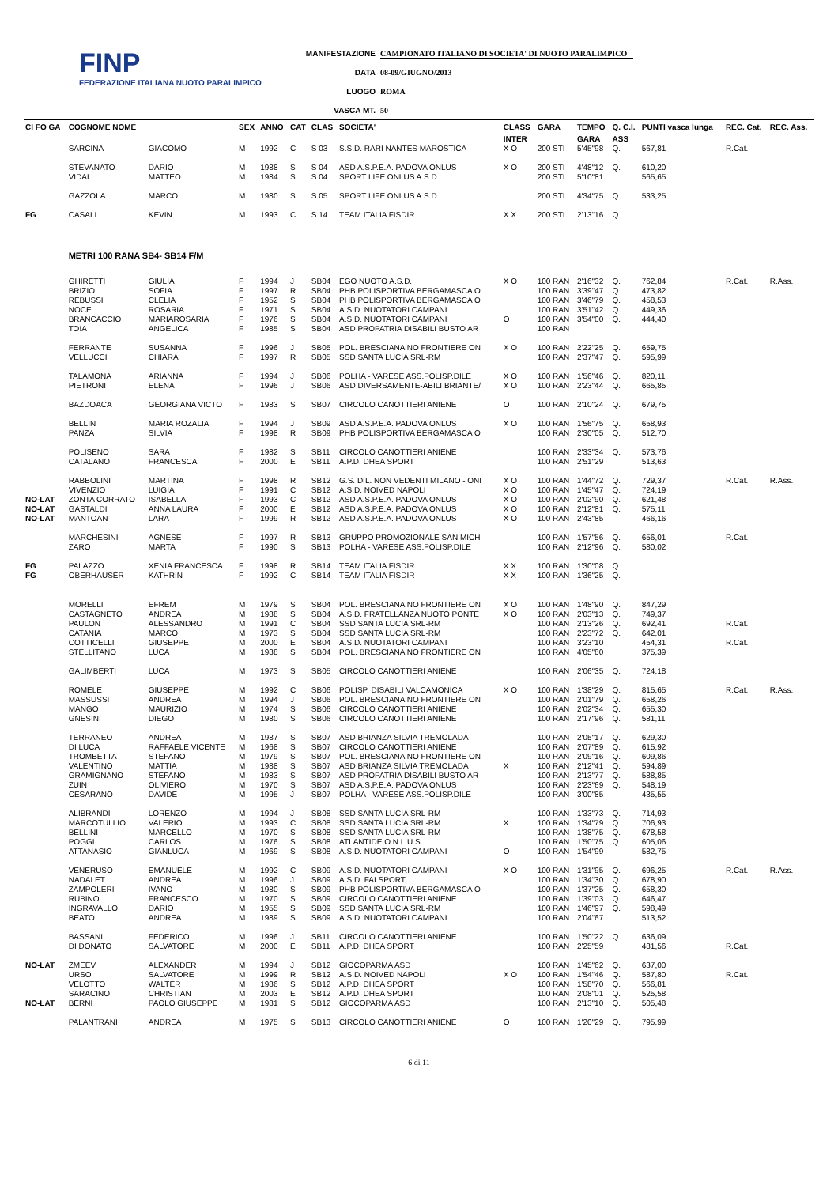FINP
FEDERAZIONE ITALIANA NUOTO PARALIMPICO
MANIFESTAZIONE CAMPIONATO ITALIANO DI SOCIETA' DI NUOTO PARALIMPICO
DATA 08-09/GIUGNO/2013
LUOGO ROMA
VASCA MT. 50
| CI FO GA | COGNOME NOME | | SEX | ANNO | CAT | CLAS | SOCIETA' | CLASS | GARA | TEMPO | Q. C.I. | PUNTI vasca lunga | REC. Cat. | REC. Ass. |
| --- | --- | --- | --- | --- | --- | --- | --- | --- | --- | --- | --- | --- | --- | --- |
| | | | | | | | | INTER | | GARA | ASS | | | |
| | SARCINA | GIACOMO | M | 1992 | C | S 03 | S.S.D. RARI NANTES MAROSTICA | X O | 200 STI | 5'45"98 | Q. | 567,81 | R.Cat. | |
| | STEVANATO | DARIO | M | 1988 | S | S 04 | ASD A.S.P.E.A. PADOVA ONLUS | X O | 200 STI | 4'48"12 | Q. | 610,20 | | |
| | VIDAL | MATTEO | M | 1984 | S | S 04 | SPORT LIFE ONLUS A.S.D. | | 200 STI | 5'10"81 | | 565,65 | | |
| | GAZZOLA | MARCO | M | 1980 | S | S 05 | SPORT LIFE ONLUS A.S.D. | | 200 STI | 4'34"75 | Q. | 533,25 | | |
| FG | CASALI | KEVIN | M | 1993 | C | S 14 | TEAM ITALIA FISDIR | X X | 200 STI | 2'13"16 | Q. | | | |
| | METRI 100 RANA SB4- SB14 F/M | | | | | | | | | | | | | |
| | GHIRETTI | GIULIA | F | 1994 | J | SB04 | EGO NUOTO A.S.D. | X O | 100 RAN | 2'16"32 | Q. | 762,84 | R.Cat. | R.Ass. |
| | BRIZIO | SOFIA | F | 1997 | R | SB04 | PHB POLISPORTIVA BERGAMASCA O | | 100 RAN | 3'39"47 | Q. | 473,82 | | |
| | REBUSSI | CLELIA | F | 1952 | S | SB04 | PHB POLISPORTIVA BERGAMASCA O | | 100 RAN | 3'46"79 | Q. | 458,53 | | |
| | NOCE | ROSARIA | F | 1971 | S | SB04 | A.S.D. NUOTATORI CAMPANI | | 100 RAN | 3'51"42 | Q. | 449,36 | | |
| | BRANCACCIO | MARIAROSARIA | F | 1976 | S | SB04 | A.S.D. NUOTATORI CAMPANI | O | 100 RAN | 3'54"00 | Q. | 444,40 | | |
| | TOIA | ANGELICA | F | 1985 | S | SB04 | ASD PROPATRIA DISABILI BUSTO AR | | 100 RAN | | | | | |
| | FERRANTE | SUSANNA | F | 1996 | J | SB05 | POL. BRESCIANA NO FRONTIERE ON | X O | 100 RAN | 2'22"25 | Q. | 659,75 | | |
| | VELLUCCI | CHIARA | F | 1997 | R | SB05 | SSD SANTA LUCIA SRL-RM | | 100 RAN | 2'37"47 | Q. | 595,99 | | |
| | TALAMONA | ARIANNA | F | 1994 | J | SB06 | POLHA - VARESE ASS.POLISP.DILE | X O | 100 RAN | 1'56"46 | Q. | 820,11 | | |
| | PIETRONI | ELENA | F | 1996 | J | SB06 | ASD DIVERSAMENTE-ABILI BRIANTE/ | X O | 100 RAN | 2'23"44 | Q. | 665,85 | | |
| | BAZDOACA | GEORGIANA VICTO | F | 1983 | S | SB07 | CIRCOLO CANOTTIERI ANIENE | O | 100 RAN | 2'10"24 | Q. | 679,75 | | |
| | BELLIN | MARIA ROZALIA | F | 1994 | J | SB09 | ASD A.S.P.E.A. PADOVA ONLUS | X O | 100 RAN | 1'56"75 | Q. | 658,93 | | |
| | PANZA | SILVIA | F | 1998 | R | SB09 | PHB POLISPORTIVA BERGAMASCA O | | 100 RAN | 2'30"05 | Q. | 512,70 | | |
| | POLISENO | SARA | F | 1982 | S | SB11 | CIRCOLO CANOTTIERI ANIENE | | 100 RAN | 2'33"34 | Q. | 573,76 | | |
| | CATALANO | FRANCESCA | F | 2000 | E | SB11 | A.P.D. DHEA SPORT | | 100 RAN | 2'51"29 | | 513,63 | | |
| | RABBOLINI | MARTINA | F | 1998 | R | SB12 | G.S. DIL. NON VEDENTI MILANO - ONI | X O | 100 RAN | 1'44"72 | Q. | 729,37 | R.Cat. | R.Ass. |
| | VIVENZIO | LUIGIA | F | 1991 | C | SB12 | A.S.D. NOIVED NAPOLI | X O | 100 RAN | 1'45"47 | Q. | 724,19 | | |
| NO-LAT | ZONTA CORRATO | ISABELLA | F | 1993 | C | SB12 | ASD A.S.P.E.A. PADOVA ONLUS | X O | 100 RAN | 2'02"90 | Q. | 621,48 | | |
| NO-LAT | GASTALDI | ANNA LAURA | F | 2000 | E | SB12 | ASD A.S.P.E.A. PADOVA ONLUS | X O | 100 RAN | 2'12"81 | Q. | 575,11 | | |
| NO-LAT | MANTOAN | LARA | F | 1999 | R | SB12 | ASD A.S.P.E.A. PADOVA ONLUS | X O | 100 RAN | 2'43"85 | | 466,16 | | |
| | MARCHESINI | AGNESE | F | 1997 | R | SB13 | GRUPPO PROMOZIONALE SAN MICH | | 100 RAN | 1'57"56 | Q. | 656,01 | R.Cat. | |
| | ZARO | MARTA | F | 1990 | S | SB13 | POLHA - VARESE ASS.POLISP.DILE | | 100 RAN | 2'12"96 | Q. | 580,02 | | |
| FG | PALAZZO | XENIA FRANCESCA | F | 1998 | R | SB14 | TEAM ITALIA FISDIR | X X | 100 RAN | 1'30"08 | Q. | | | |
| FG | OBERHAUSER | KATHRIN | F | 1992 | C | SB14 | TEAM ITALIA FISDIR | X X | 100 RAN | 1'36"25 | Q. | | | |
| | MORELLI | EFREM | M | 1979 | S | SB04 | POL. BRESCIANA NO FRONTIERE ON | X O | 100 RAN | 1'48"90 | Q. | 847,29 | | |
| | CASTAGNETO | ANDREA | M | 1988 | S | SB04 | A.S.D. FRATELLANZA NUOTO PONTE | X O | 100 RAN | 2'03"13 | Q. | 749,37 | | |
| | PAULON | ALESSANDRO | M | 1991 | C | SB04 | SSD SANTA LUCIA SRL-RM | | 100 RAN | 2'13"26 | Q. | 692,41 | R.Cat. | |
| | CATANIA | MARCO | M | 1973 | S | SB04 | SSD SANTA LUCIA SRL-RM | | 100 RAN | 2'23"72 | Q. | 642,01 | | |
| | COTTICELLI | GIUSEPPE | M | 2000 | E | SB04 | A.S.D. NUOTATORI CAMPANI | | 100 RAN | 3'23"10 | | 454,31 | R.Cat. | |
| | STELLITANO | LUCA | M | 1988 | S | SB04 | POL. BRESCIANA NO FRONTIERE ON | | 100 RAN | 4'05"80 | | 375,39 | | |
| | GALIMBERTI | LUCA | M | 1973 | S | SB05 | CIRCOLO CANOTTIERI ANIENE | | 100 RAN | 2'06"35 | Q. | 724,18 | | |
| | ROMELE | GIUSEPPE | M | 1992 | C | SB06 | POLISP. DISABILI VALCAMONICA | X O | 100 RAN | 1'38"29 | Q. | 815,65 | R.Cat. | R.Ass. |
| | MASSUSSI | ANDREA | M | 1994 | J | SB06 | POL. BRESCIANA NO FRONTIERE ON | | 100 RAN | 2'01"79 | Q. | 658,26 | | |
| | MANGO | MAURIZIO | M | 1974 | S | SB06 | CIRCOLO CANOTTIERI ANIENE | | 100 RAN | 2'02"34 | Q. | 655,30 | | |
| | GNESINI | DIEGO | M | 1980 | S | SB06 | CIRCOLO CANOTTIERI ANIENE | | 100 RAN | 2'17"96 | Q. | 581,11 | | |
| | TERRANEO | ANDREA | M | 1987 | S | SB07 | ASD BRIANZA SILVIA TREMOLADA | | 100 RAN | 2'05"17 | Q. | 629,30 | | |
| | DI LUCA | RAFFAELE VICENTE | M | 1968 | S | SB07 | CIRCOLO CANOTTIERI ANIENE | | 100 RAN | 2'07"89 | Q. | 615,92 | | |
| | TROMBETTA | STEFANO | M | 1979 | S | SB07 | POL. BRESCIANA NO FRONTIERE ON | | 100 RAN | 2'09"16 | Q. | 609,86 | | |
| | VALENTINO | MATTIA | M | 1988 | S | SB07 | ASD BRIANZA SILVIA TREMOLADA | X | 100 RAN | 2'12"41 | Q. | 594,89 | | |
| | GRAMIGNANO | STEFANO | M | 1983 | S | SB07 | ASD PROPATRIA DISABILI BUSTO AR | | 100 RAN | 2'13"77 | Q. | 588,85 | | |
| | ZUIN | OLIVIERO | M | 1970 | S | SB07 | ASD A.S.P.E.A. PADOVA ONLUS | | 100 RAN | 2'23"69 | Q. | 548,19 | | |
| | CESARANO | DAVIDE | M | 1995 | J | SB07 | POLHA - VARESE ASS.POLISP.DILE | | 100 RAN | 3'00"85 | | 435,55 | | |
| | ALIBRANDI | LORENZO | M | 1994 | J | SB08 | SSD SANTA LUCIA SRL-RM | | 100 RAN | 1'33"73 | Q. | 714,93 | | |
| | MARCOTULLIO | VALERIO | M | 1993 | C | SB08 | SSD SANTA LUCIA SRL-RM | X | 100 RAN | 1'34"79 | Q. | 706,93 | | |
| | BELLINI | MARCELLO | M | 1970 | S | SB08 | SSD SANTA LUCIA SRL-RM | | 100 RAN | 1'38"75 | Q. | 678,58 | | |
| | POGGI | CARLOS | M | 1976 | S | SB08 | ATLANTIDE O.N.L.U.S. | | 100 RAN | 1'50"75 | Q. | 605,06 | | |
| | ATTANASIO | GIANLUCA | M | 1969 | S | SB08 | A.S.D. NUOTATORI CAMPANI | O | 100 RAN | 1'54"99 | | 582,75 | | |
| | VENERUSO | EMANUELE | M | 1992 | C | SB09 | A.S.D. NUOTATORI CAMPANI | X O | 100 RAN | 1'31"95 | Q. | 696,25 | R.Cat. | R.Ass. |
| | NADALET | ANDREA | M | 1996 | J | SB09 | A.S.D. FAI SPORT | | 100 RAN | 1'34"30 | Q. | 678,90 | | |
| | ZAMPOLERI | IVANO | M | 1980 | S | SB09 | PHB POLISPORTIVA BERGAMASCA O | | 100 RAN | 1'37"25 | Q. | 658,30 | | |
| | RUBINO | FRANCESCO | M | 1970 | S | SB09 | CIRCOLO CANOTTIERI ANIENE | | 100 RAN | 1'39"03 | Q. | 646,47 | | |
| | INGRAVALLO | DARIO | M | 1955 | S | SB09 | SSD SANTA LUCIA SRL-RM | | 100 RAN | 1'46"97 | Q. | 598,49 | | |
| | BEATO | ANDREA | M | 1989 | S | SB09 | A.S.D. NUOTATORI CAMPANI | | 100 RAN | 2'04"67 | | 513,52 | | |
| | BASSANI | FEDERICO | M | 1996 | J | SB11 | CIRCOLO CANOTTIERI ANIENE | | 100 RAN | 1'50"22 | Q. | 636,09 | | |
| | DI DONATO | SALVATORE | M | 2000 | E | SB11 | A.P.D. DHEA SPORT | | 100 RAN | 2'25"59 | | 481,56 | R.Cat. | |
| NO-LAT | ZMEEV | ALEXANDER | M | 1994 | J | SB12 | GIOCOPARMA ASD | | 100 RAN | 1'45"62 | Q. | 637,00 | | |
| | URSO | SALVATORE | M | 1999 | R | SB12 | A.S.D. NOIVED NAPOLI | X O | 100 RAN | 1'54"46 | Q. | 587,80 | R.Cat. | |
| | VELOTTO | WALTER | M | 1986 | S | SB12 | A.P.D. DHEA SPORT | | 100 RAN | 1'58"70 | Q. | 566,81 | | |
| | SARACINO | CHRISTIAN | M | 2003 | E | SB12 | A.P.D. DHEA SPORT | | 100 RAN | 2'08"01 | Q. | 525,58 | | |
| NO-LAT | BERNI | PAOLO GIUSEPPE | M | 1981 | S | SB12 | GIOCOPARMA ASD | | 100 RAN | 2'13"10 | Q. | 505,48 | | |
| | PALANTRANI | ANDREA | M | 1975 | S | SB13 | CIRCOLO CANOTTIERI ANIENE | O | 100 RAN | 1'20"29 | Q. | 795,99 | | |
6 di 11